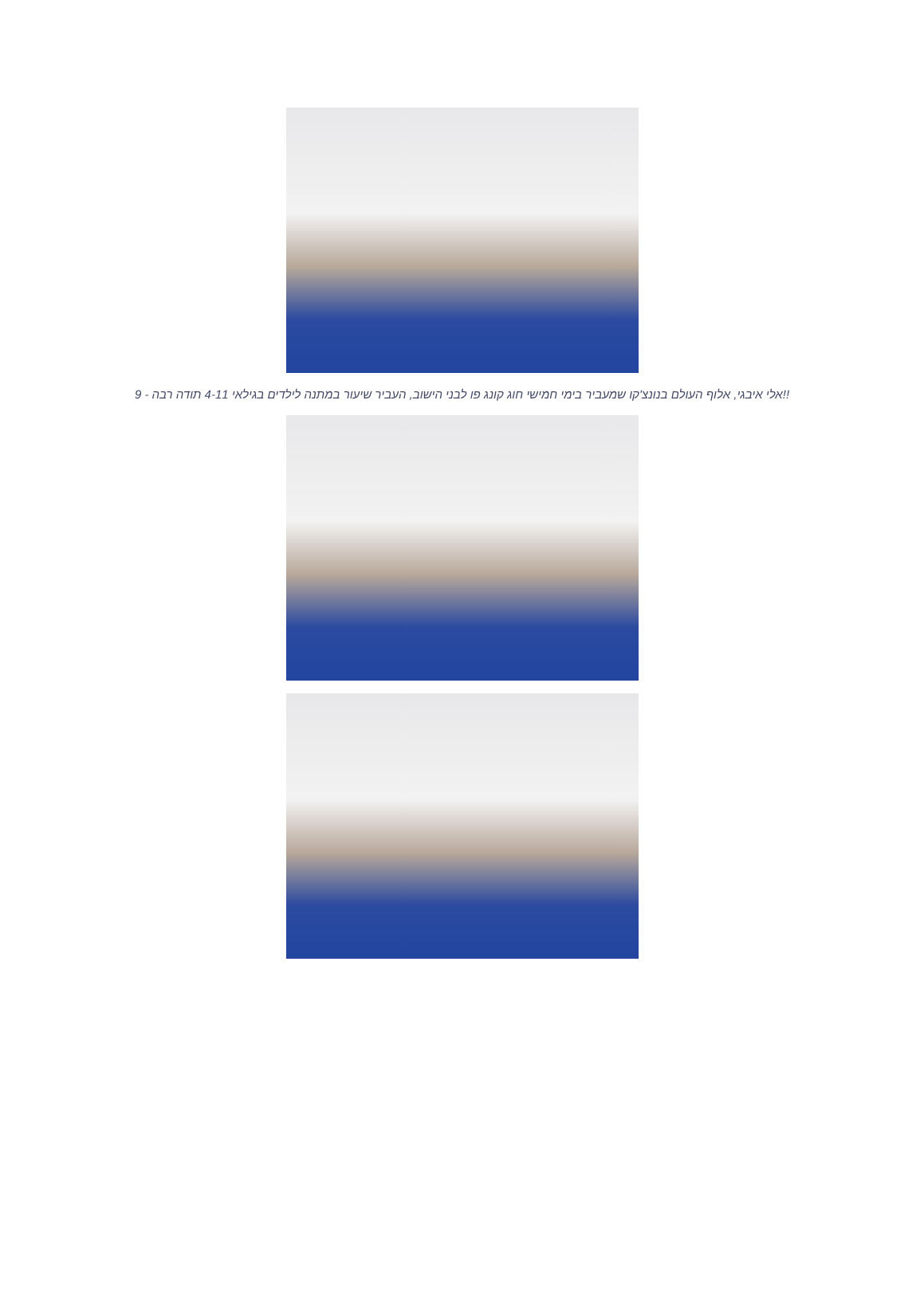!!אלי איבגי, אלוף העולם בנונצ'קו שמעביר בימי חמישי חוג קונג פו לבני הישוב, העביר שיעור במתנה לילדים בגילאי 4-11 תודה רבה - 9